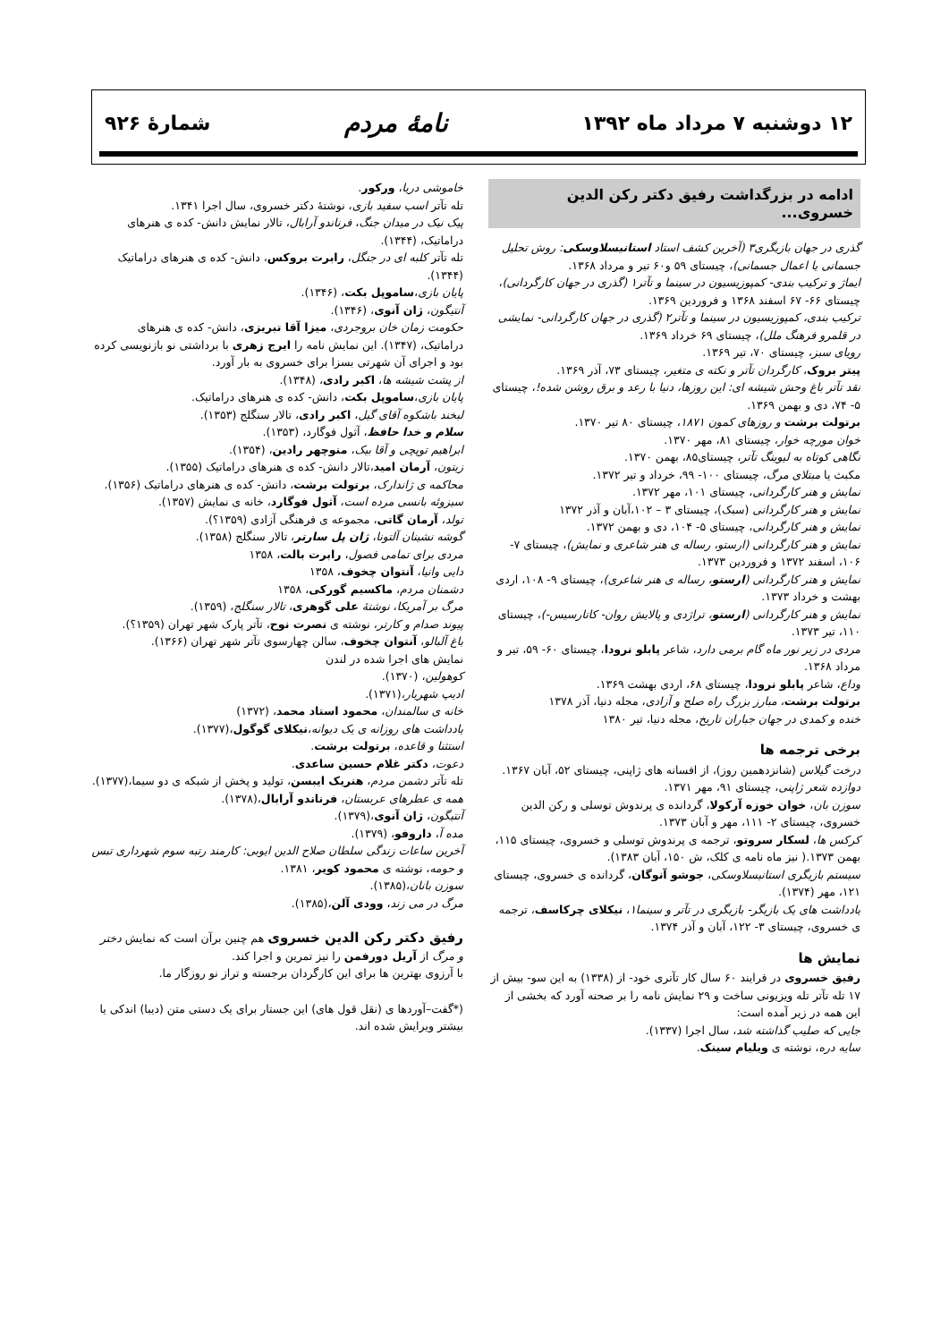۱۲ دوشنبه ۷ مرداد ماه ۱۳۹۲ نامهٔ مردم شمارهٔ ۹۲۶
ادامه در بزرگداشت رفیق دکتر رکن الدین خسروی...
گذری در جهان بازیگری۳ (آخرین کشف استاد استانیسلاوسکی: روش تحلیل جسمانی یا اعمال جسمانی)، چیستای ۵۹ و۶۰ تیر و مرداد ۱۳۶۸.
ایماژ و ترکیب بندی- کمپوزیسیون در سینما و تآتر۱ (گذری در جهان کارگردانی)، چیستای ۶۶- ۶۷ اسفند ۱۳۶۸ و فروردین ۱۳۶۹.
ترکیب بندی، کمپوزیسیون در سینما و تآتر۲ (گذری در جهان کارگردانی- نمایشی در قلمرو فرهنگ ملل)، چیستای ۶۹ خرداد ۱۳۶۹.
رویای سبز، چیستای ۷۰، تیر ۱۳۶۹.
پیتر بروک، کارگردان تآتر و نکته ی متغیر، چیستای ۷۳، آذر ۱۳۶۹.
نقد تآتر باغ وحش شیشه ای: این روزها، دنیا با رعد و برق روشن شده!، چیستای ۵- ۷۴، دی و بهمن ۱۳۶۹.
برتولت برشت و روزهای کمون ۱۸۷۱، چیستای ۸۰ تیر ۱۳۷۰.
خوان مورچه خوار، چیستای ۸۱، مهر ۱۳۷۰.
نگاهی کوتاه به لیوینگ تآتر، چیستای۸۵، بهمن ۱۳۷۰.
مکبث یا مبتلای مرگ، چیستای ۱۰۰- ۹۹، خرداد و تیر ۱۳۷۲.
نمایش و هنر کارگردانی، چیستای ۱۰۱، مهر ۱۳۷۲.
نمایش و هنر کارگردانی (سبک)، چیستای ۳ – ۱۰۲،آبان و آذر ۱۳۷۲
نمایش و هنر کارگردانی، چیستای ۵- ۱۰۴، دی و بهمن ۱۳۷۲.
نمایش و هنر کارگردانی (ارستو، رساله ی هنر شاعری و نمایش)، چیستای ۷- ۱۰۶، اسفند ۱۳۷۲ و فروردین ۱۳۷۳.
نمایش و هنر کارگردانی (ارستو، رساله ی هنر شاعری)، چیستای ۹- ۱۰۸، اردی بهشت و خرداد ۱۳۷۳.
نمایش و هنر کارگردانی (ارستو، تراژدی و پالایش روان- کاتارسیس-)، چیستای ۱۱۰، تیر ۱۳۷۳.
مردی در زیر نور ماه گام برمی دارد، شاعر پابلو نرودا، چیستای ۶۰- ۵۹، تیر و مرداد ۱۳۶۸.
وداع، شاعر پابلو نرودا، چیستای ۶۸، اردی بهشت ۱۳۶۹.
برتولت برشت، مبارز بزرگ راه صلح و آزادی، مجله دنیا، آذر ۱۳۷۸
خنده و کمدی در جهان جباران تاریخ، مجله دنیا، تیر ۱۳۸۰
برخی ترجمه ها
درخت گیلاس (شانزدهمین روز)، از افسانه های ژاپنی، چیستای ۵۲، آبان ۱۳۶۷.
دوازده شعر ژاپنی، چیستای ۹۱، مهر ۱۳۷۱.
سوزن بان، خوان خوزه آرکولا، گردانده ی پرندوش توسلی و رکن الدین خسروی، چیستای ۲- ۱۱۱، مهر و آبان ۱۳۷۳.
کرکس ها، لسکار سروتو، ترجمه ی پرندوش توسلی و خسروی، چیستای ۱۱۵، بهمن ۱۳۷۳.( نیز ماه نامه ی کلک، ش ۱۵۰، آبان ۱۳۸۳).
سیستم بازیگری استانیسلاوسکی، جوشو آنوگان، گردانده ی خسروی، چیستای ۱۲۱، مهر (۱۳۷۴).
یادداشت های یک بازیگر- بازیگری در تآتر و سینما۱، نیکلای چرکاسف، ترجمه ی خسروی، چیستای ۳- ۱۲۲، آبان و آذر ۱۳۷۴.
نمایش ها
رفیق خسروی در فرایند ۶۰ سال کار تآتری خود- از (۱۳۳۸) به این سو- بیش از ۱۷ تله تآتر تله ویزیونی ساخت و ۲۹ نمایش نامه را بر صحنه آورد که بخشی از این همه در زیر آمده است:
جایی که صلیب گذاشته شد، سال اجرا (۱۳۳۷).
سایه دره، نوشته ی ویلیام سینک.
خاموشی دریا، ورکور.
تله تآتر اسب سفید بازی، نوشتهٔ دکتر خسروی، سال اجرا ۱۳۴۱.
پیک نیک در میدان جنگ، فرناندو آرابال، تالار نمایش دانش- کده ی هنرهای دراماتیک، (۱۳۴۴).
تله تآتر کلبه ای در جنگل، رابرت بروکس، دانش- کده ی هنرهای دراماتیک (۱۳۴۴).
پایان بازی،ساموپل بکت، (۱۳۴۶).
آنتیگون، ژان آنوی، (۱۳۴۶).
حکومت زمان خان بروجردی، میزا آقا تبریزی، دانش- کده ی هنرهای دراماتیک، (۱۳۴۷). این نمایش نامه را ایرج زهری با برداشتی نو بازنویسی کرده بود و اجرای آن شهرتی بسزا برای خسروی به بار آورد.
از پشت شیشه ها، اکبر رادی، (۱۳۴۸).
پایان بازی،ساموپل بکت، دانش- کده ی هنرهای دراماتیک.
لبخند باشکوه آقای گیل، اکبر رادی، تالار سنگلج (۱۳۵۳).
سلام و خدا حافظ، آثول فوگارد، (۱۳۵۳).
ابراهیم توپچی و آقا بیک، منوچهر رادین، (۱۳۵۴).
زیتون، آرمان امید،تالار دانش- کده ی هنرهای دراماتیک (۱۳۵۵).
محاکمه ی ژاندارک، برتولت برشت، دانش- کده ی هنرهای دراماتیک (۱۳۵۶).
سیزوئه بانسی مرده است، آثول فوگارد، خانه ی نمایش (۱۳۵۷).
تولد، آرمان گاتی، مجموعه ی فرهنگی آزادی (۱۳۵۹؟).
گوشه نشینان آلتونا، ژان پل سارتر، تالار سنگلج (۱۳۵۸).
مردی برای تمامی فصول، رابرت بالت، ۱۳۵۸
دایی وانیا، آنتوان چخوف، ۱۳۵۸
دشمنان مردم، ماکسیم گورکی، ۱۳۵۸
مرگ بر آمریکا، نوشتهٔ علی گوهری، تالار سنگلج، (۱۳۵۹).
پیوند صدام و کارتر، نوشته ی نصرت نوح، تآتر پارک شهر تهران (۱۳۵۹؟).
باغ آلبالو، آنتوان چخوف، سالن چهارسوی تآتر شهر تهران (۱۳۶۶).
نمایش های اجرا شده در لندن
کوهولین، (۱۳۷۰).
ادیپ شهریار،(۱۳۷۱).
خانه ی سالمندان، محمود استاد محمد، (۱۳۷۲)
یادداشت های روزانه ی یک دیوانه،نیکلای گوگول،(۱۳۷۷).
استثنا و قاعده، برتولت برشت.
دعوت، دکتر غلام حسین ساعدی.
تله تآتر دشمن مردم، هنریک ایبسن، تولید و پخش از شبکه ی دو سیما،(۱۳۷۷).
همه ی عطرهای عربستان، فرناندو آرابال،(۱۳۷۸).
آنتیگون، ژان آنوی،(۱۳۷۹).
مده آ، داروفو، (۱۳۷۹).
آخرین ساعات زندگی سلطان صلاح الدین ایوبی: کارمند رتبه سوم شهرداری تبس و حومه، نوشته ی محمود کویر، ۱۳۸۱.
سوزن بانان،(۱۳۸۵).
مرگ در می زند، وودی آلن،(۱۳۸۵).
رفیق دکتر رکن الدین خسروی هم چنین برآن است که نمایش دختر و مرگ از آریل دورفمن را نیز تمرین و اجرا کند.
با آرزوی بهترین ها برای این کارگردان برجسته و تراز نو روزگار ما.
(*گفت–آوردها ی (نقل قول های) این جستار برای یک دستی متن (دیبا) اندکی یا بیشتر ویرایش شده اند.